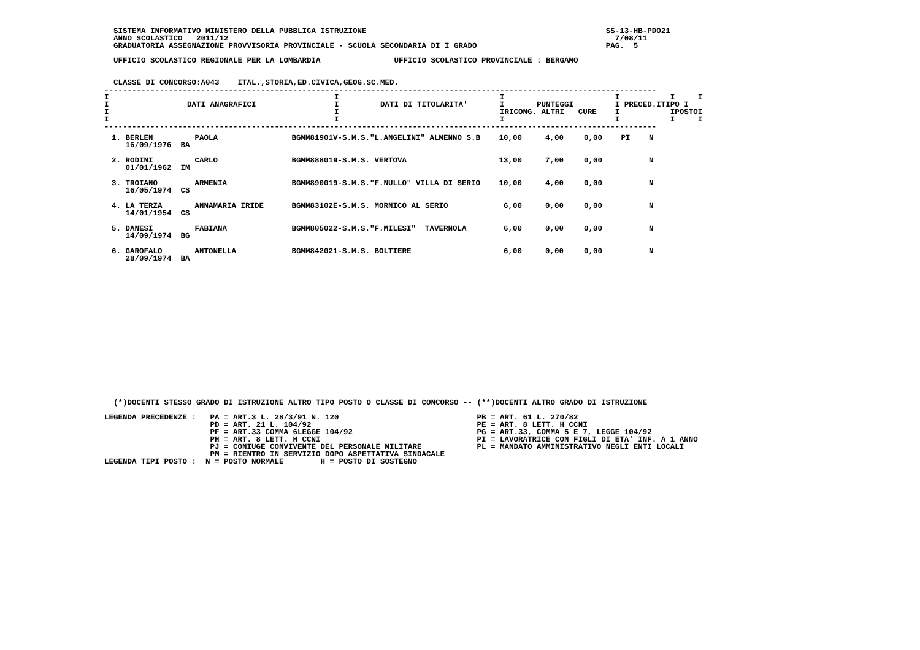SISTEMA INFORMATIVO MINISTERO DELLA PUBBLICA ISTRUZIONE                                                    SS-13-HB-PDO21
  ANNO SCOLASTICO   2011/12                                                                                    7/08/11
  GRADUATORIA ASSEGNAZIONE PROVVISORIA PROVINCIALE - SCUOLA SECONDARIA DI I GRADO                            PAG.  5

  UFFICIO SCOLASTICO REGIONALE PER LA LOMBARDIA                UFFICIO SCOLASTICO PROVINCIALE : BERGAMO


  CLASSE DI CONCORSO:A043    ITAL.,STORIA,ED.CIVICA,GEOG.SC.MED.
------------------------------------------------------------------------------------------------------------------------
I                                                 I                                   I                        I           I     I
I                 DATI ANAGRAFICI                 I         DATI DI TITOLARITA'       I       PUNTEGGI         I PRECED.ITIPO I
I                                                 I                                   IRICONG. ALTRI   CURE    I           IPOSTOI
I                                                 I                                   I                        I           I     I
------------------------------------------------------------------------------------------------------------------------
| 1. BERLEN 16/09/1976 BA | PAOLA | BGMM81901V-S.M.S."L.ANGELINI" ALMENNO S.B | 10,00 | 4,00 | 0,00 | PI | N |
| 2. RODINI 01/01/1962 IM | CARLO | BGMM888019-S.M.S. VERTOVA | 13,00 | 7,00 | 0,00 | | N |
| 3. TROIANO 16/05/1974 CS | ARMENIA | BGMM890019-S.M.S."F.NULLO" VILLA DI SERIO | 10,00 | 4,00 | 0,00 | | N |
| 4. LA TERZA 14/01/1954 CS | ANNAMARIA IRIDE | BGMM83102E-S.M.S. MORNICO AL SERIO | 6,00 | 0,00 | 0,00 | | N |
| 5. DANESI 14/09/1974 BG | FABIANA | BGMM805022-S.M.S."F.MILESI" TAVERNOLA | 6,00 | 0,00 | 0,00 | | N |
| 6. GAROFALO 28/09/1974 BA | ANTONELLA | BGMM842021-S.M.S. BOLTIERE | 6,00 | 0,00 | 0,00 | | N |
  (*)DOCENTI STESSO GRADO DI ISTRUZIONE ALTRO TIPO POSTO O CLASSE DI CONCORSO -- (**)DOCENTI ALTRO GRADO DI ISTRUZIONE

LEGENDA PRECEDENZE :   PA = ART.3 L. 28/3/91 N. 120                              PB = ART. 61 L. 270/82
                       PD = ART. 21 L. 104/92                                    PE = ART. 8 LETT. H CCNI
                       PF = ART.33 COMMA 6LEGGE 104/92                           PG = ART.33, COMMA 5 E 7, LEGGE 104/92
                       PH = ART. 8 LETT. H CCNI                                  PI = LAVORATRICE CON FIGLI DI ETA' INF. A 1 ANNO
                       PJ = CONIUGE CONVIVENTE DEL PERSONALE MILITARE            PL = MANDATO AMMINISTRATIVO NEGLI ENTI LOCALI
                       PM = RIENTRO IN SERVIZIO DOPO ASPETTATIVA SINDACALE
LEGENDA TIPI POSTO :  N = POSTO NORMALE        H = POSTO DI SOSTEGNO